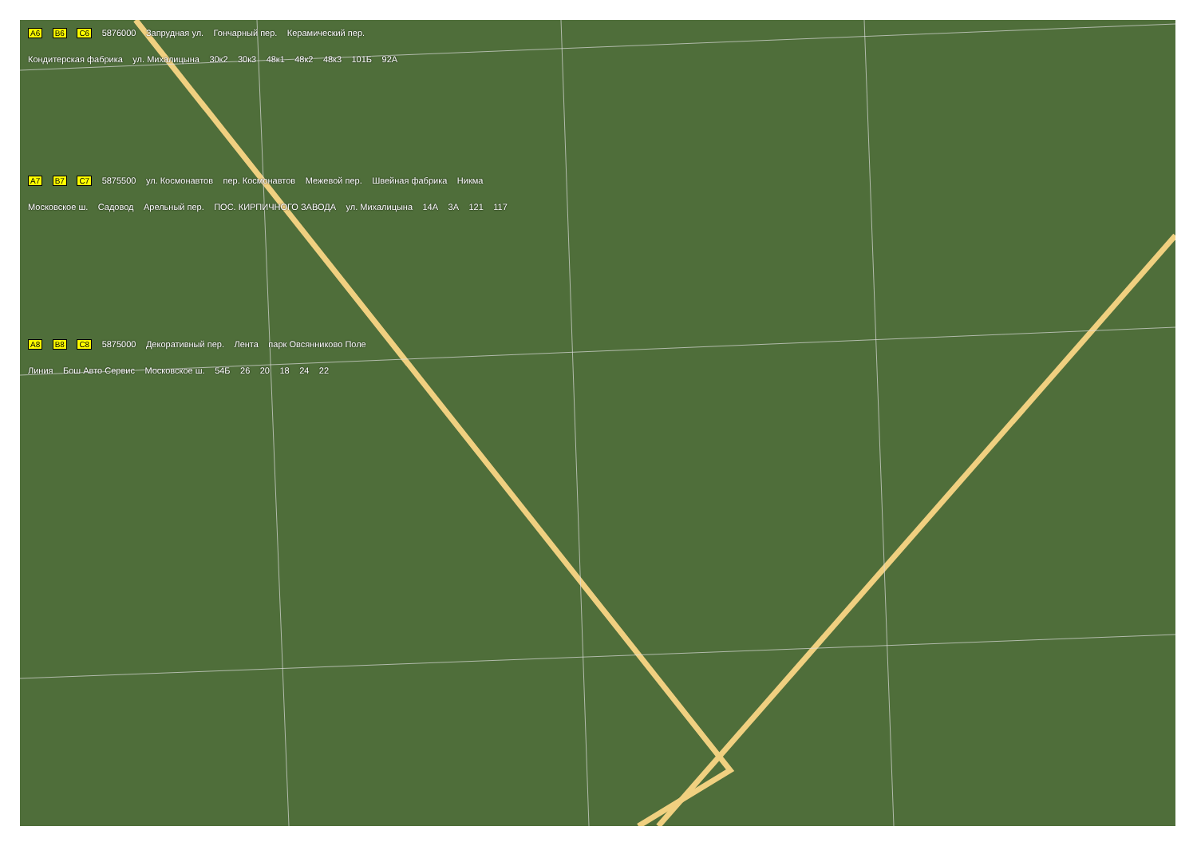A6 B6 C6 5876000 Запрудная ул. Гончарный пер. Керамический пер.
Кондитерская фабрика ул. Михалицына 30к2 30к3 48к1 48к2 48к3 101Б 92А
A7 B7 C7 5875500 ул. Космонавтов пер. Космонавтов Межевой пер. Швейная фабрика Никма
Московское ш. Садовод Арельный пер. ПОС. КИРПИЧНОГО ЗАВОДА ул. Михалицына 14А 3А 121 117
A8 B8 C8 5875000 Декоративный пер. Лента парк Овсянниково Поле
Линия Бош Авто Сервис Московское ш. 54Б 26 20 18 24 22